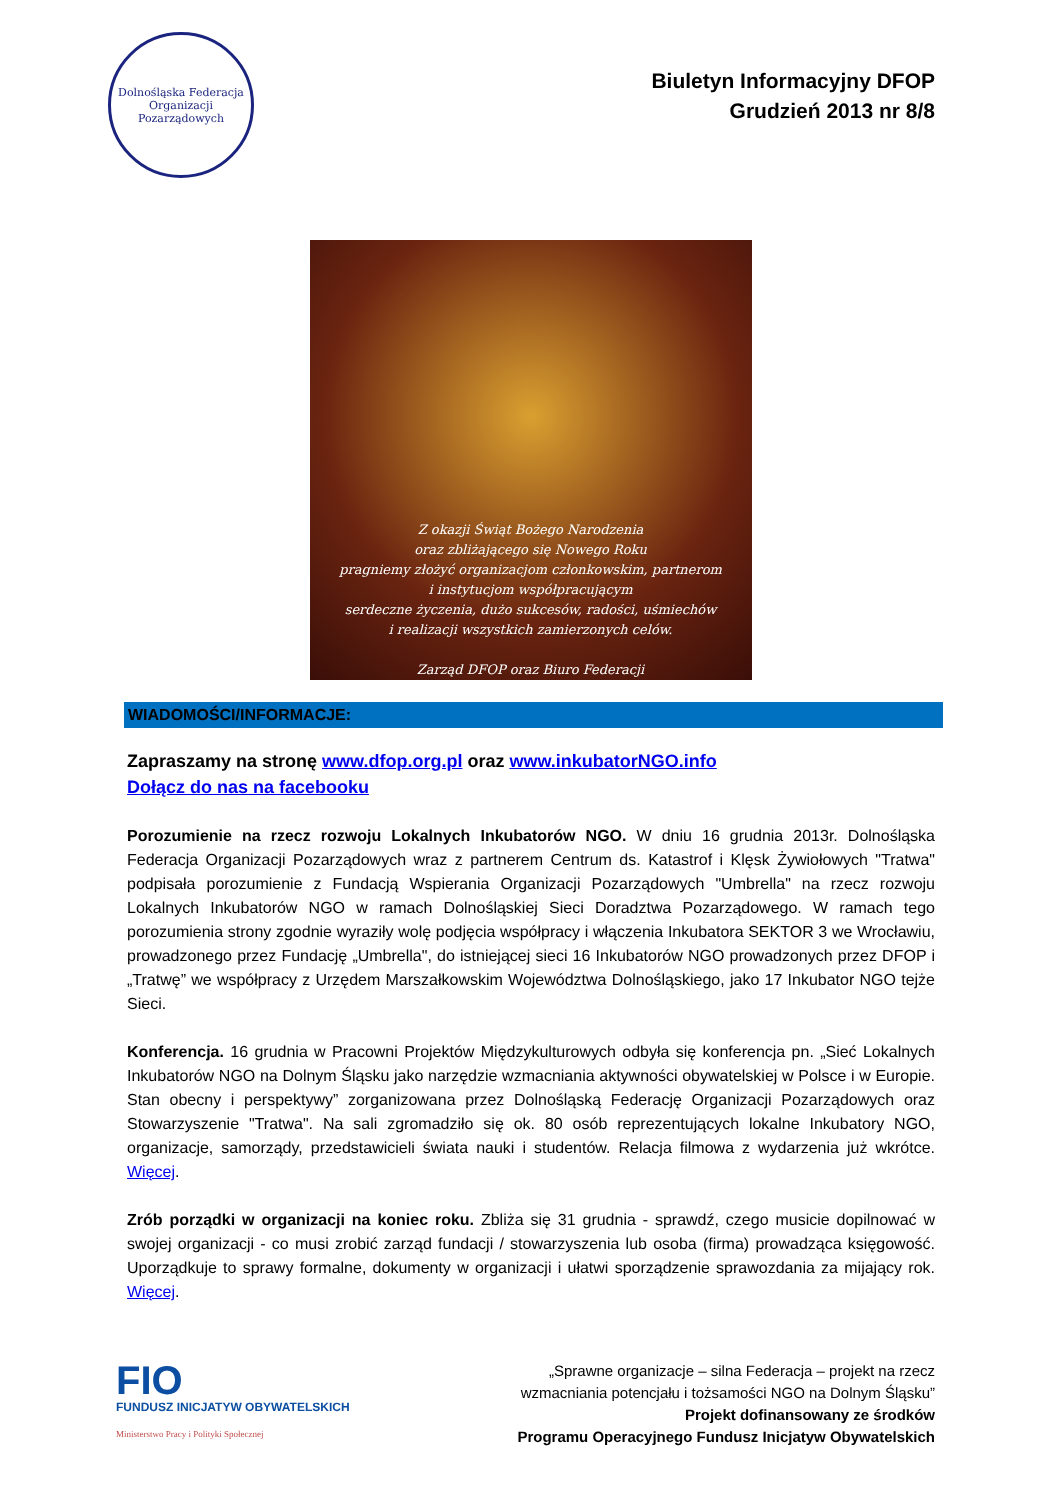Dolnośląska Federacja
Organizacji Pozarządowych
Biuletyn Informacyjny DFOP
Grudzień 2013 nr 8/8
Z okazji Świąt Bożego Narodzenia
oraz zbliżającego się Nowego Roku
pragniemy złożyć organizacjom członkowskim, partnerom
i instytucjom współpracującym
serdeczne życzenia, dużo sukcesów, radości, uśmiechów
i realizacji wszystkich zamierzonych celów.
Zarząd DFOP oraz Biuro Federacji
WIADOMOŚCI/INFORMACJE:
Zapraszamy na stronę www.dfop.org.pl oraz www.inkubatorNGO.info
Dołącz do nas na facebooku
Porozumienie na rzecz rozwoju Lokalnych Inkubatorów NGO. W dniu 16 grudnia 2013r. Dolnośląska Federacja Organizacji Pozarządowych wraz z partnerem Centrum ds. Katastrof i Klęsk Żywiołowych "Tratwa" podpisała porozumienie z Fundacją Wspierania Organizacji Pozarządowych "Umbrella" na rzecz rozwoju Lokalnych Inkubatorów NGO w ramach Dolnośląskiej Sieci Doradztwa Pozarządowego. W ramach tego porozumienia strony zgodnie wyraziły wolę podjęcia współpracy i włączenia Inkubatora SEKTOR 3 we Wrocławiu, prowadzonego przez Fundację „Umbrella", do istniejącej sieci 16 Inkubatorów NGO prowadzonych przez DFOP i „Tratwę” we współpracy z Urzędem Marszałkowskim Województwa Dolnośląskiego, jako 17 Inkubator NGO tejże Sieci.
Konferencja. 16 grudnia w Pracowni Projektów Międzykulturowych odbyła się konferencja pn. „Sieć Lokalnych Inkubatorów NGO na Dolnym Śląsku jako narzędzie wzmacniania aktywności obywatelskiej w Polsce i w Europie. Stan obecny i perspektywy” zorganizowana przez Dolnośląską Federację Organizacji Pozarządowych oraz Stowarzyszenie "Tratwa". Na sali zgromadziło się ok. 80 osób reprezentujących lokalne Inkubatory NGO, organizacje, samorządy, przedstawicieli świata nauki i studentów. Relacja filmowa z wydarzenia już wkrótce. Więcej.
Zrób porządki w organizacji na koniec roku. Zbliża się 31 grudnia - sprawdź, czego musicie dopilnować w swojej organizacji - co musi zrobić zarząd fundacji / stowarzyszenia lub osoba (firma) prowadząca księgowość. Uporządkuje to sprawy formalne, dokumenty w organizacji i ułatwi sporządzenie sprawozdania za mijający rok. Więcej.
FIO
FUNDUSZ INICJATYW OBYWATELSKICH
Ministerstwo Pracy i Polityki Społecznej
„Sprawne organizacje – silna Federacja – projekt na rzecz
wzmacniania potencjału i tożsamości NGO na Dolnym Śląsku”
Projekt dofinansowany ze środków
Programu Operacyjnego Fundusz Inicjatyw Obywatelskich